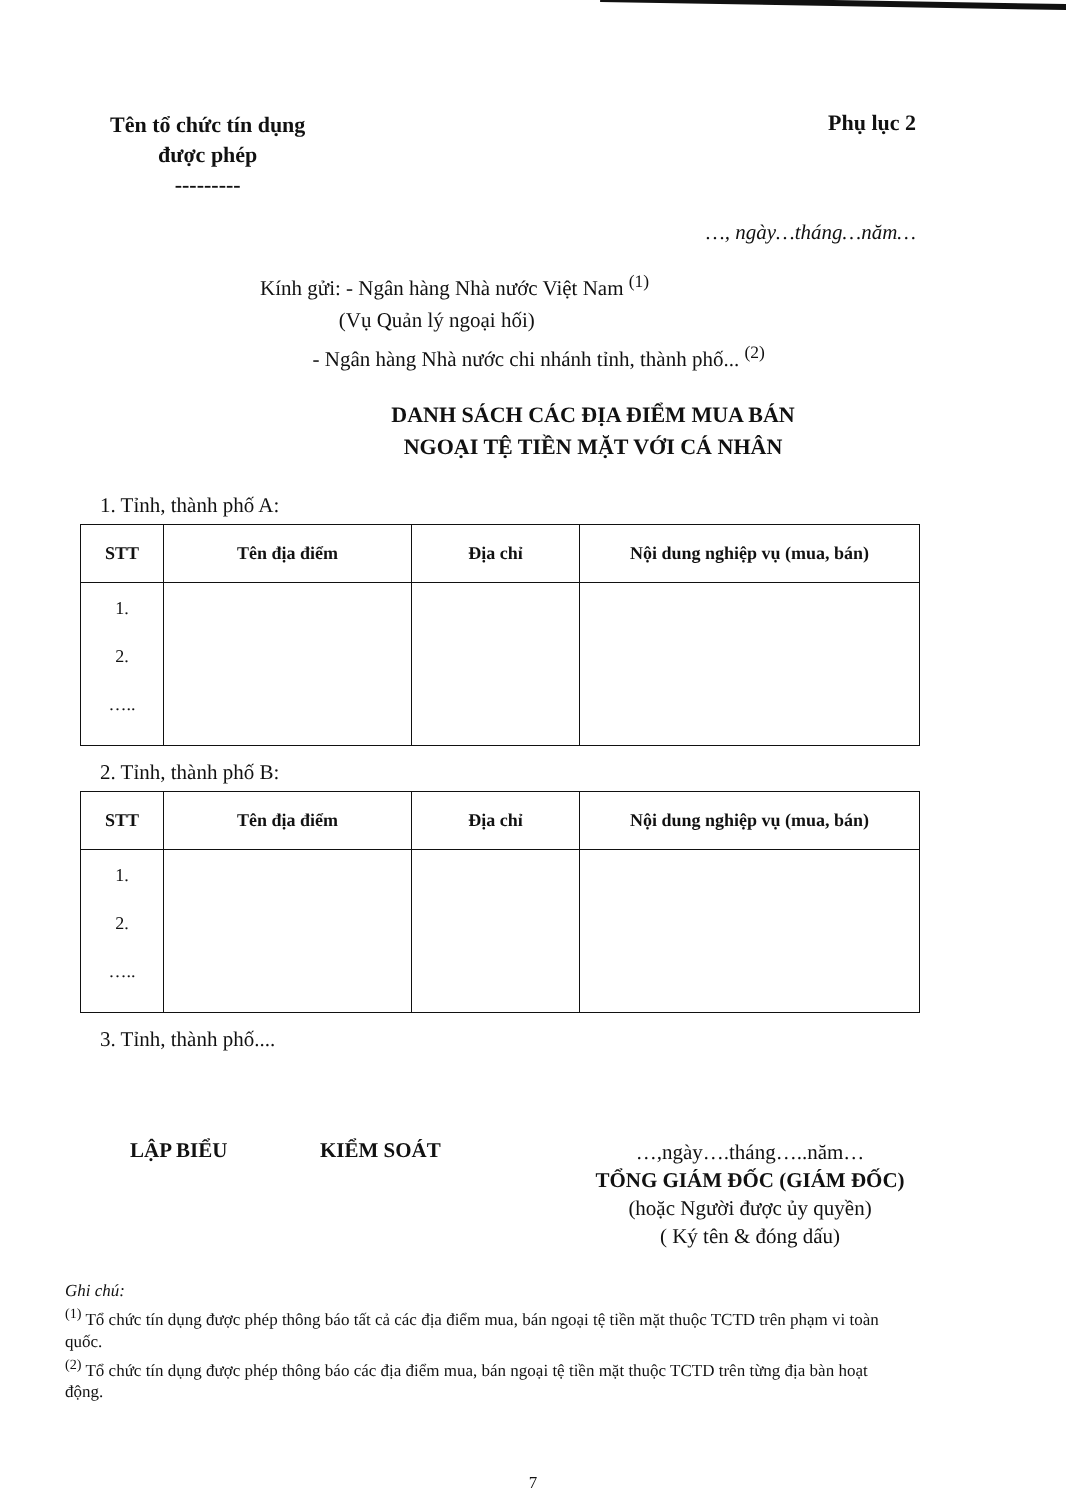Tên tổ chức tín dụng
được phép
---------
Phụ lục 2
…, ngày…tháng…năm…
Kính gửi: - Ngân hàng Nhà nước Việt Nam <sup>(1)</sup>
(Vụ Quản lý ngoại hối)
- Ngân hàng Nhà nước chi nhánh tỉnh, thành phố... <sup>(2)</sup>
DANH SÁCH CÁC ĐỊA ĐIỂM MUA BÁN
NGOẠI TỆ TIỀN MẶT VỚI CÁ NHÂN
1. Tỉnh, thành phố A:
| STT | Tên địa điểm | Địa chỉ | Nội dung nghiệp vụ (mua, bán) |
| --- | --- | --- | --- |
| 1. 2. ….. | | | |
2. Tỉnh, thành phố B:
| STT | Tên địa điểm | Địa chỉ | Nội dung nghiệp vụ (mua, bán) |
| --- | --- | --- | --- |
| 1. 2. ….. | | | |
3. Tỉnh, thành phố....
LẬP BIỂU KIỂM SOÁT
…,ngày….tháng…..năm…
TỔNG GIÁM ĐỐC (GIÁM ĐỐC)
(hoặc Người được ủy quyền)
( Ký tên & đóng dấu)
Ghi chú:
<sup>(1)</sup> Tổ chức tín dụng được phép thông báo tất cả các địa điểm mua, bán ngoại tệ tiền mặt thuộc TCTD trên phạm vi toàn quốc.
<sup>(2)</sup> Tổ chức tín dụng được phép thông báo các địa điểm mua, bán ngoại tệ tiền mặt thuộc TCTD trên từng địa bàn hoạt động.
7